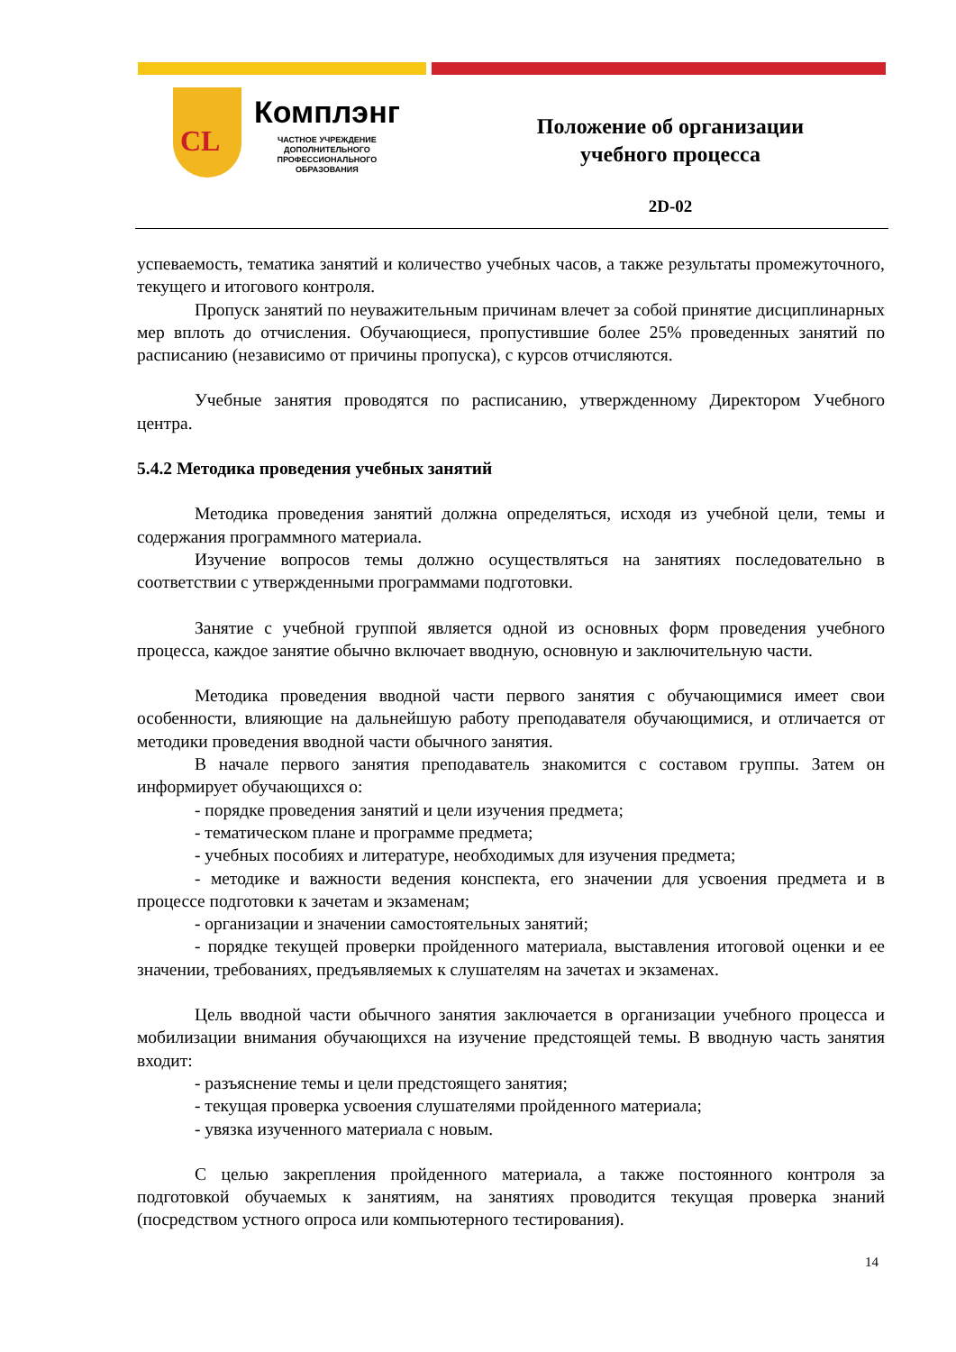CL
Комплэнг
ЧАСТНОЕ УЧРЕЖДЕНИЕ
ДОПОЛНИТЕЛЬНОГО
ПРОФЕССИОНАЛЬНОГО
ОБРАЗОВАНИЯ
Положение об организации
учебного процесса
2D-02
успеваемость, тематика занятий и количество учебных часов, а также результаты промежуточного, текущего и итогового контроля.
Пропуск занятий по неуважительным причинам влечет за собой принятие дисциплинарных мер вплоть до отчисления. Обучающиеся, пропустившие более 25% проведенных занятий по расписанию (независимо от причины пропуска), с курсов отчисляются.
Учебные занятия проводятся по расписанию, утвержденному Директором Учебного центра.
5.4.2 Методика проведения учебных занятий
Методика проведения занятий должна определяться, исходя из учебной цели, темы и содержания программного материала.
Изучение вопросов темы должно осуществляться на занятиях последовательно в соответствии с утвержденными программами подготовки.
Занятие с учебной группой является одной из основных форм проведения учебного процесса, каждое занятие обычно включает вводную, основную и заключительную части.
Методика проведения вводной части первого занятия с обучающимися имеет свои особенности, влияющие на дальнейшую работу преподавателя обучающимися, и отличается от методики проведения вводной части обычного занятия.
В начале первого занятия преподаватель знакомится с составом группы. Затем он информирует обучающихся о:
- порядке проведения занятий и цели изучения предмета;
- тематическом плане и программе предмета;
- учебных пособиях и литературе, необходимых для изучения предмета;
- методике и важности ведения конспекта, его значении для усвоения предмета и в процессе подготовки к зачетам и экзаменам;
- организации и значении самостоятельных занятий;
- порядке текущей проверки пройденного материала, выставления итоговой оценки и ее значении, требованиях, предъявляемых к слушателям на зачетах и экзаменах.
Цель вводной части обычного занятия заключается в организации учебного процесса и мобилизации внимания обучающихся на изучение предстоящей темы. В вводную часть занятия входит:
- разъяснение темы и цели предстоящего занятия;
- текущая проверка усвоения слушателями пройденного материала;
- увязка изученного материала с новым.
С целью закрепления пройденного материала, а также постоянного контроля за подготовкой обучаемых к занятиям, на занятиях проводится текущая проверка знаний (посредством устного опроса или компьютерного тестирования).
14